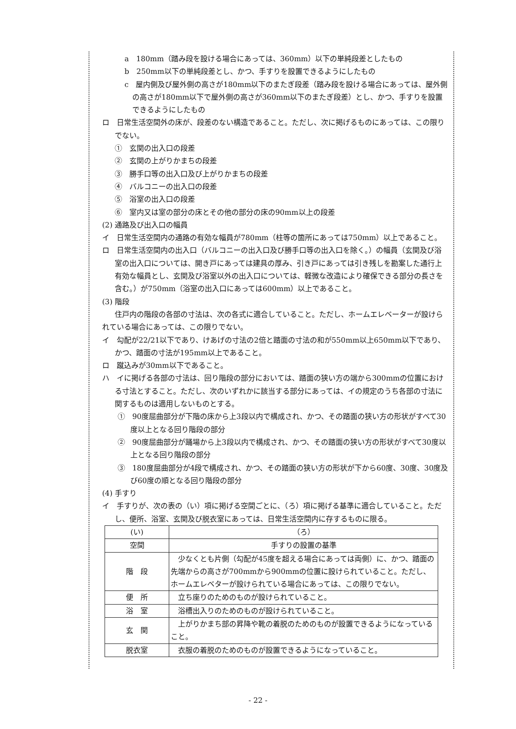a　180mm（踏み段を設ける場合にあっては、360mm）以下の単純段差としたもの
b　250mm以下の単純段差とし、かつ、手すりを設置できるようにしたもの
c　屋内側及び屋外側の高さが180mm以下のまたぎ段差（踏み段を設ける場合にあっては、屋外側の高さが180mm以下で屋外側の高さが360mm以下のまたぎ段差）とし、かつ、手すりを設置できるようにしたもの
ロ　日常生活空間外の床が、段差のない構造であること。ただし、次に掲げるものにあっては、この限りでない。
①　玄関の出入口の段差
②　玄関の上がりかまちの段差
③　勝手口等の出入口及び上がりかまちの段差
④　バルコニーの出入口の段差
⑤　浴室の出入口の段差
⑥　室内又は室の部分の床とその他の部分の床の90mm以上の段差
(2) 通路及び出入口の幅員
イ　日常生活空間内の通路の有効な幅員が780mm（柱等の箇所にあっては750mm）以上であること。
ロ　日常生活空間内の出入口（バルコニーの出入口及び勝手口等の出入口を除く。）の幅員（玄関及び浴室の出入口については、開き戸にあっては建具の厚み、引き戸にあっては引き残しを勘案した通行上有効な幅員とし、玄関及び浴室以外の出入口については、軽微な改造により確保できる部分の長さを含む。）が750mm（浴室の出入口にあっては600mm）以上であること。
(3) 階段
住戸内の階段の各部の寸法は、次の各式に適合していること。ただし、ホームエレベーターが設けられている場合にあっては、この限りでない。
イ　勾配が22/21以下であり、けあげの寸法の2倍と踏面の寸法の和が550mm以上650mm以下であり、かつ、踏面の寸法が195mm以上であること。
ロ　蹴込みが30mm以下であること。
ハ　イに掲げる各部の寸法は、回り階段の部分においては、踏面の狭い方の端から300mmの位置における寸法とすること。ただし、次のいずれかに該当する部分にあっては、イの規定のうち各部の寸法に関するものは適用しないものとする。
①　90度屈曲部分が下階の床から上3段以内で構成され、かつ、その踏面の狭い方の形状がすべて30度以上となる回り階段の部分
②　90度屈曲部分が踊場から上3段以内で構成され、かつ、その踏面の狭い方の形状がすべて30度以上となる回り階段の部分
③　180度屈曲部分が4段で構成され、かつ、その踏面の狭い方の形状が下から60度、30度、30度及び60度の順となる回り階段の部分
(4) 手すり
イ　手すりが、次の表の（い）項に掲げる空間ごとに、（ろ）項に掲げる基準に適合していること。ただし、便所、浴室、玄関及び脱衣室にあっては、日常生活空間内に存するものに限る。
| (い) | （ろ） |
| --- | --- |
| 空間 | 手すりの設置の基準 |
| 階 段 | 少なくとも片側（勾配が45度を超える場合にあっては両側）に、かつ、踏面の先端からの高さが700mmから900mmの位置に設けられていること。ただし、ホームエレベターが設けられている場合にあっては、この限りでない。 |
| 便 所 | 立ち座りのためのものが設けられていること。 |
| 浴 室 | 浴槽出入りのためのものが設けられていること。 |
| 玄 関 | 上がりかまち部の昇降や靴の着脱のためのものが設置できるようになっていること。 |
| 脱衣室 | 衣服の着脱のためのものが設置できるようになっていること。 |
- 22 -